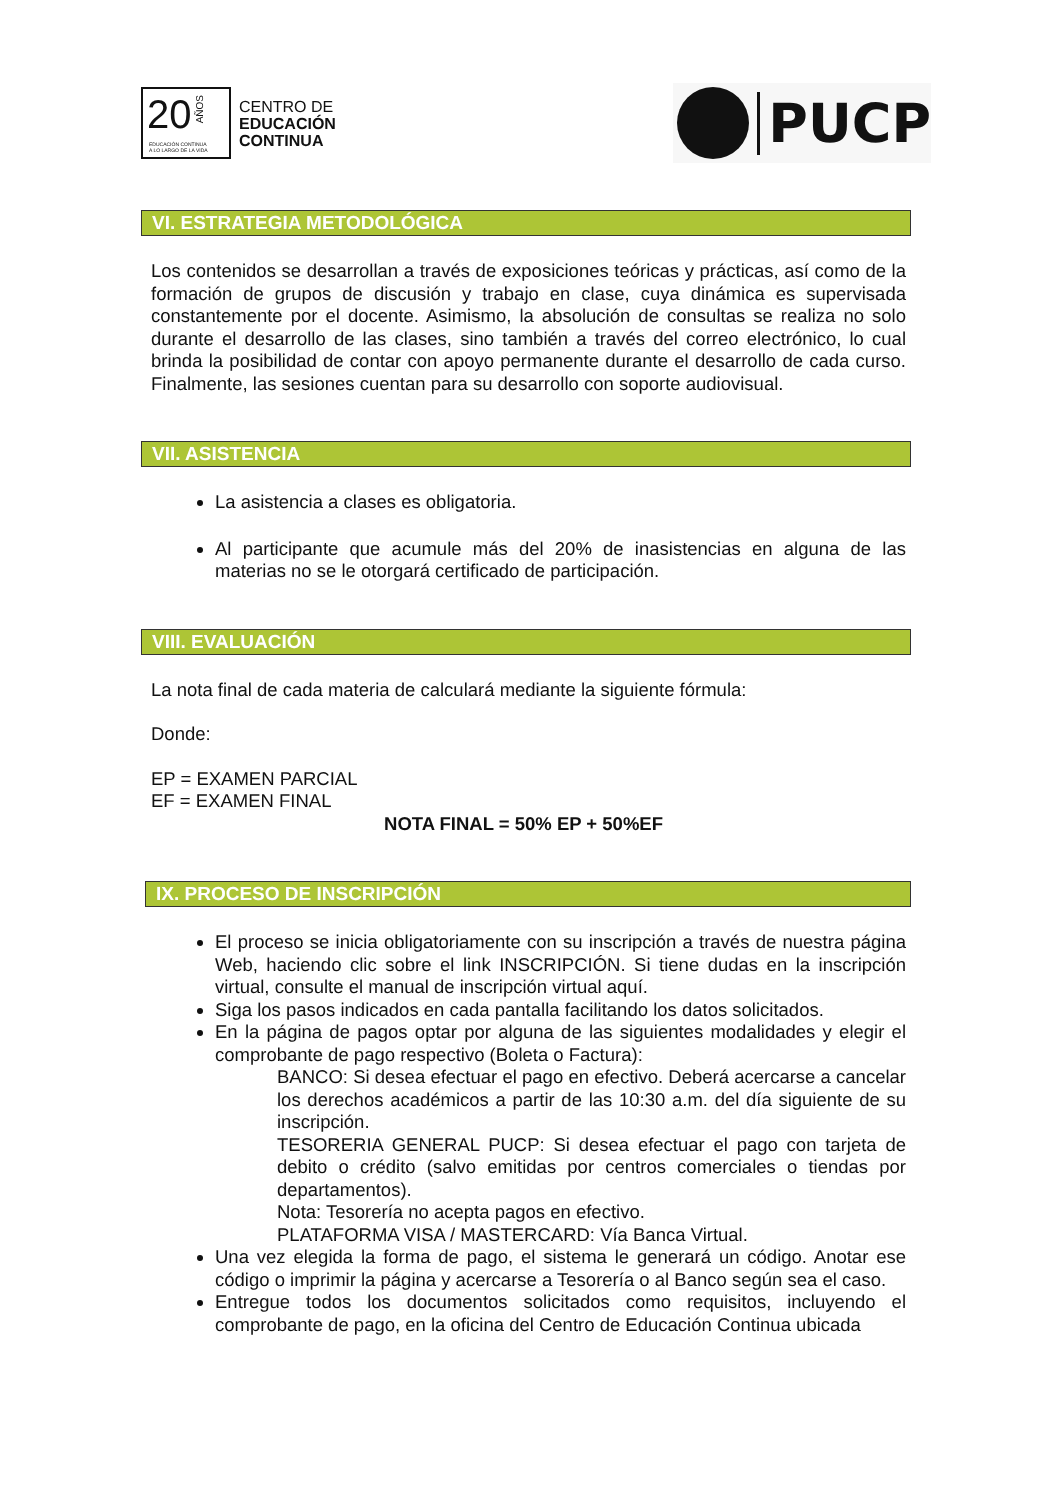20
AÑOS
EDUCACIÓN CONTINUA
A LO LARGO DE LA VIDA
CENTRO DE
EDUCACIÓN
CONTINUA
PUCP
VI. ESTRATEGIA METODOLÓGICA
Los contenidos se desarrollan a través de exposiciones teóricas y prácticas, así como de la formación de grupos de discusión y trabajo en clase, cuya dinámica es supervisada constantemente por el docente. Asimismo, la absolución de consultas se realiza no solo durante el desarrollo de las clases, sino también a través del correo electrónico, lo cual brinda la posibilidad de contar con apoyo permanente durante el desarrollo de cada curso. Finalmente, las sesiones cuentan para su desarrollo con soporte audiovisual.
VII. ASISTENCIA
La asistencia a clases es obligatoria.
Al participante que acumule más del 20% de inasistencias en alguna de las materias no se le otorgará certificado de participación.
VIII. EVALUACIÓN
La nota final de cada materia de calculará mediante la siguiente fórmula:
Donde:
EP = EXAMEN PARCIAL
EF = EXAMEN FINAL
NOTA FINAL = 50% EP + 50%EF
IX. PROCESO DE INSCRIPCIÓN
El proceso se inicia obligatoriamente con su inscripción a través de nuestra página Web, haciendo clic sobre el link INSCRIPCIÓN. Si tiene dudas en la inscripción virtual, consulte el manual de inscripción virtual aquí.
Siga los pasos indicados en cada pantalla facilitando los datos solicitados.
En la página de pagos optar por alguna de las siguientes modalidades y elegir el comprobante de pago respectivo (Boleta o Factura):
BANCO: Si desea efectuar el pago en efectivo. Deberá acercarse a cancelar los derechos académicos a partir de las 10:30 a.m. del día siguiente de su inscripción.
TESORERIA GENERAL PUCP: Si desea efectuar el pago con tarjeta de debito o crédito (salvo emitidas por centros comerciales o tiendas por departamentos).
Nota: Tesorería no acepta pagos en efectivo.
PLATAFORMA VISA / MASTERCARD: Vía Banca Virtual.
Una vez elegida la forma de pago, el sistema le generará un código. Anotar ese código o imprimir la página y acercarse a Tesorería o al Banco según sea el caso.
Entregue todos los documentos solicitados como requisitos, incluyendo el comprobante de pago, en la oficina del Centro de Educación Continua ubicada